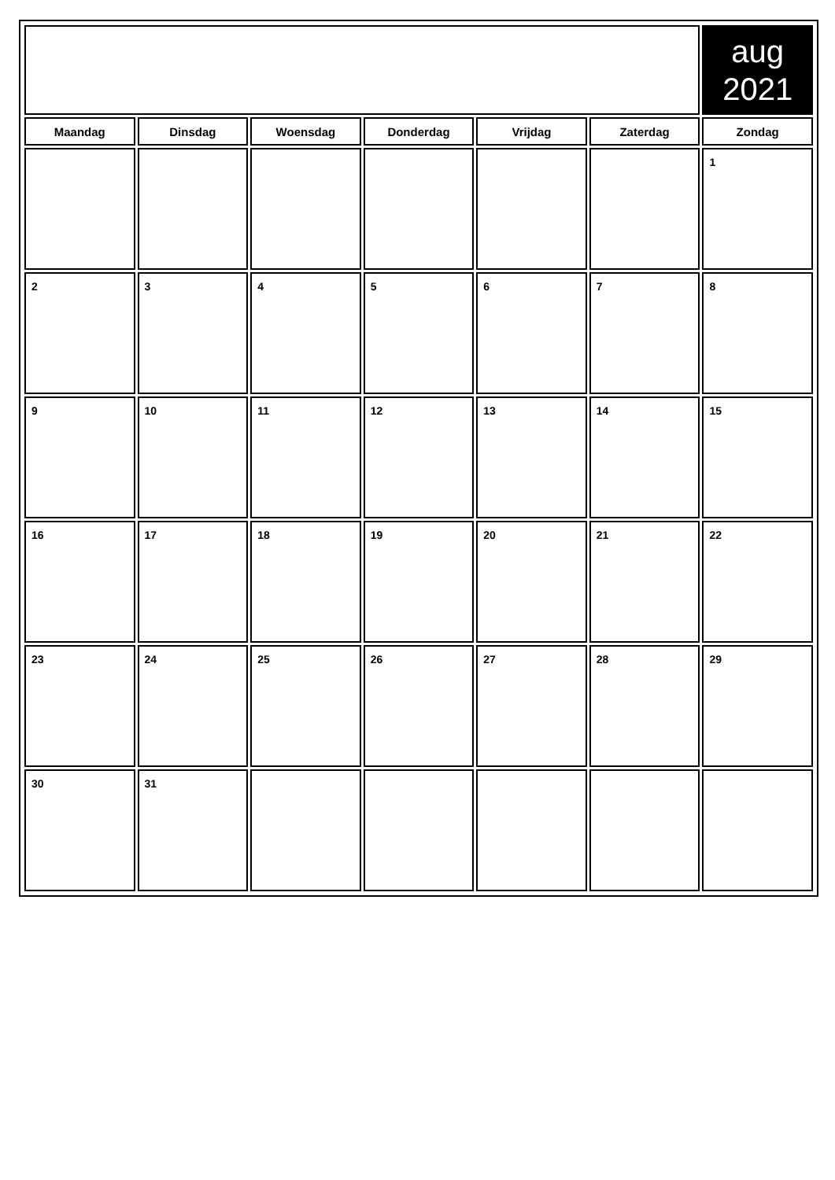| | | | | | | aug 2021 |
| Maandag | Dinsdag | Woensdag | Donderdag | Vrijdag | Zaterdag | Zondag |
| | | | | | | 1 |
| 2 | 3 | 4 | 5 | 6 | 7 | 8 |
| 9 | 10 | 11 | 12 | 13 | 14 | 15 |
| 16 | 17 | 18 | 19 | 20 | 21 | 22 |
| 23 | 24 | 25 | 26 | 27 | 28 | 29 |
| 30 | 31 | | | | | |